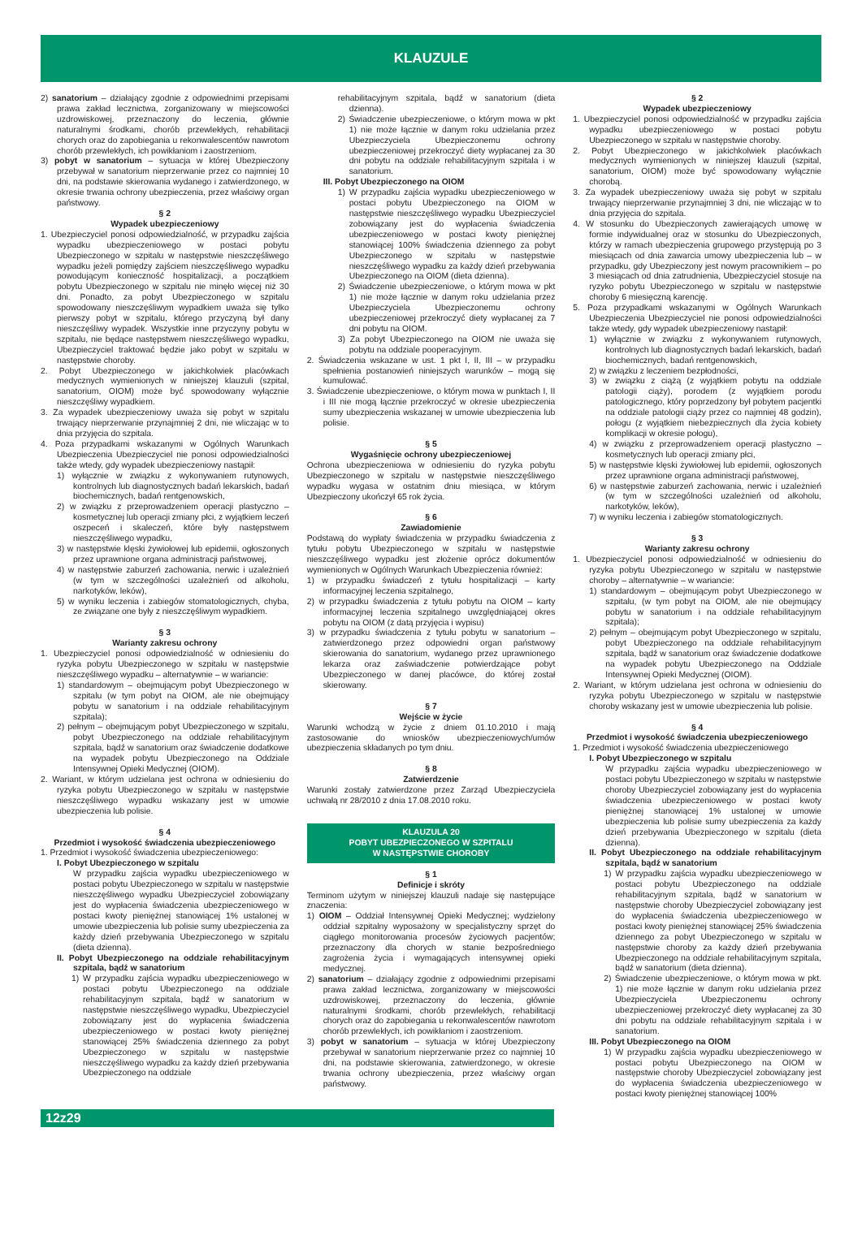KLAUZULE
2) sanatorium – działający zgodnie z odpowiednimi przepisami prawa zakład lecznictwa, zorganizowany w miejscowości uzdrowiskowej, przeznaczony do leczenia, głównie naturalnymi środkami, chorób przewlekłych, rehabilitacji chorych oraz do zapobiegania u rekonwalescentów nawrotom chorób przewlekłych, ich powikłaniom i zaostrzeniom.
3) pobyt w sanatorium – sytuacja w której Ubezpieczony przebywał w sanatorium nieprzerwanie przez co najmniej 10 dni, na podstawie skierowania wydanego i zatwierdzonego, w okresie trwania ochrony ubezpieczenia, przez właściwy organ państwowy.
§ 2
Wypadek ubezpieczeniowy
1. Ubezpieczyciel ponosi odpowiedzialność, w przypadku zajścia wypadku ubezpieczeniowego w postaci pobytu Ubezpieczonego w szpitalu w następstwie nieszczęśliwego wypadku jeżeli pomiędzy zajściem nieszczęśliwego wypadku powodującym konieczność hospitalizacji, a początkiem pobytu Ubezpieczonego w szpitalu nie minęło więcej niż 30 dni. Ponadto, za pobyt Ubezpieczonego w szpitalu spowodowany nieszczęśliwym wypadkiem uważa się tylko pierwszy pobyt w szpitalu, którego przyczyną był dany nieszczęśliwy wypadek. Wszystkie inne przyczyny pobytu w szpitalu, nie będące następstwem nieszczęśliwego wypadku, Ubezpieczyciel traktować będzie jako pobyt w szpitalu w następstwie choroby.
2. Pobyt Ubezpieczonego w jakichkolwiek placówkach medycznych wymienionych w niniejszej klauzuli (szpital, sanatorium, OIOM) może być spowodowany wyłącznie nieszczęśliwy wypadkiem.
3. Za wypadek ubezpieczeniowy uważa się pobyt w szpitalu trwający nieprzerwanie przynajmniej 2 dni, nie wliczając w to dnia przyjęcia do szpitala.
4. Poza przypadkami wskazanymi w Ogólnych Warunkach Ubezpieczenia Ubezpieczyciel nie ponosi odpowiedzialności także wtedy, gdy wypadek ubezpieczeniowy nastąpił:
1) wyłącznie w związku z wykonywaniem rutynowych, kontrolnych lub diagnostycznych badań lekarskich, badań biochemicznych, badań rentgenowskich,
2) w związku z przeprowadzeniem operacji plastyczno – kosmetycznej lub operacji zmiany płci, z wyjątkiem leczeń oszpeceń i skaleczeń, które były następstwem nieszczęśliwego wypadku,
3) w następstwie klęski żywiołowej lub epidemii, ogłoszonych przez uprawnione organa administracji państwowej,
4) w następstwie zaburzeń zachowania, nerwic i uzależnień (w tym w szczególności uzależnień od alkoholu, narkotyków, leków),
5) w wyniku leczenia i zabiegów stomatologicznych, chyba, ze związane one były z nieszczęśliwym wypadkiem.
§ 3
Warianty zakresu ochrony
1. Ubezpieczyciel ponosi odpowiedzialność w odniesieniu do ryzyka pobytu Ubezpieczonego w szpitalu w następstwie nieszczęśliwego wypadku – alternatywnie – w wariancie:
1) standardowym – obejmującym pobyt Ubezpieczonego w szpitalu (w tym pobyt na OIOM, ale nie obejmujący pobytu w sanatorium i na oddziale rehabilitacyjnym szpitala);
2) pełnym – obejmującym pobyt Ubezpieczonego w szpitalu, pobyt Ubezpieczonego na oddziale rehabilitacyjnym szpitala, bądź w sanatorium oraz świadczenie dodatkowe na wypadek pobytu Ubezpieczonego na Oddziale Intensywnej Opieki Medycznej (OIOM).
2. Wariant, w którym udzielana jest ochrona w odniesieniu do ryzyka pobytu Ubezpieczonego w szpitalu w następstwie nieszczęśliwego wypadku wskazany jest w umowie ubezpieczenia lub polisie.
§ 4
Przedmiot i wysokość świadczenia ubezpieczeniowego
1. Przedmiot i wysokość świadczenia ubezpieczeniowego:
I. Pobyt Ubezpieczonego w szpitalu
W przypadku zajścia wypadku ubezpieczeniowego w postaci pobytu Ubezpieczonego w szpitalu w następstwie nieszczęśliwego wypadku Ubezpieczyciel zobowiązany jest do wypłacenia świadczenia ubezpieczeniowego w postaci kwoty pieniężnej stanowiącej 1% ustalonej w umowie ubezpieczenia lub polisie sumy ubezpieczenia za każdy dzień przebywania Ubezpieczonego w szpitalu (dieta dzienna).
II. Pobyt Ubezpieczonego na oddziale rehabilitacyjnym szpitala, bądź w sanatorium
1) W przypadku zajścia wypadku ubezpieczeniowego w postaci pobytu Ubezpieczonego na oddziale rehabilitacyjnym szpitala, bądź w sanatorium w następstwie nieszczęśliwego wypadku, Ubezpieczyciel zobowiązany jest do wypłacenia świadczenia ubezpieczeniowego w postaci kwoty pieniężnej stanowiącej 25% świadczenia dziennego za pobyt Ubezpieczonego w szpitalu w następstwie nieszczęśliwego wypadku za każdy dzień przebywania Ubezpieczonego na oddziale
rehabilitacyjnym szpitala, bądź w sanatorium (dieta dzienna).
2) Świadczenie ubezpieczeniowe, o którym mowa w pkt 1) nie może łącznie w danym roku udzielania przez Ubezpieczyciela Ubezpieczonemu ochrony ubezpieczeniowej przekroczyć diety wypłacanej za 30 dni pobytu na oddziale rehabilitacyjnym szpitala i w sanatorium.
III. Pobyt Ubezpieczonego na OIOM
1) W przypadku zajścia wypadku ubezpieczeniowego w postaci pobytu Ubezpieczonego na OIOM w następstwie nieszczęśliwego wypadku Ubezpieczyciel zobowiązany jest do wypłacenia świadczenia ubezpieczeniowego w postaci kwoty pieniężnej stanowiącej 100% świadczenia dziennego za pobyt Ubezpieczonego w szpitalu w następstwie nieszczęśliwego wypadku za każdy dzień przebywania Ubezpieczonego na OIOM (dieta dzienna).
2) Świadczenie ubezpieczeniowe, o którym mowa w pkt 1) nie może łącznie w danym roku udzielania przez Ubezpieczyciela Ubezpieczonemu ochrony ubezpieczeniowej przekroczyć diety wypłacanej za 7 dni pobytu na OIOM.
3) Za pobyt Ubezpieczonego na OIOM nie uważa się pobytu na oddziale pooperacyjnym.
2. Świadczenia wskazane w ust. 1 pkt I, II, III – w przypadku spełnienia postanowień niniejszych warunków – mogą się kumulować.
3. Świadczenie ubezpieczeniowe, o którym mowa w punktach I, II i III nie mogą łącznie przekroczyć w okresie ubezpieczenia sumy ubezpieczenia wskazanej w umowie ubezpieczenia lub polisie.
§ 5
Wygaśnięcie ochrony ubezpieczeniowej
Ochrona ubezpieczeniowa w odniesieniu do ryzyka pobytu Ubezpieczonego w szpitalu w następstwie nieszczęśliwego wypadku wygasa w ostatnim dniu miesiąca, w którym Ubezpieczony ukończył 65 rok życia.
§ 6
Zawiadomienie
Podstawą do wypłaty świadczenia w przypadku świadczenia z tytułu pobytu Ubezpieczonego w szpitalu w następstwie nieszczęśliwego wypadku jest złożenie oprócz dokumentów wymienionych w Ogólnych Warunkach Ubezpieczenia również:
1) w przypadku świadczeń z tytułu hospitalizacji – karty informacyjnej leczenia szpitalnego,
2) w przypadku świadczenia z tytułu pobytu na OIOM – karty informacyjnej leczenia szpitalnego uwzględniającej okres pobytu na OIOM (z datą przyjęcia i wypisu)
3) w przypadku świadczenia z tytułu pobytu w sanatorium – zatwierdzonego przez odpowiedni organ państwowy skierowania do sanatorium, wydanego przez uprawnionego lekarza oraz zaświadczenie potwierdzające pobyt Ubezpieczonego w danej placówce, do której został skierowany.
§ 7
Wejście w życie
Warunki wchodzą w życie z dniem 01.10.2010 i mają zastosowanie do wniosków ubezpieczeniowych/umów ubezpieczenia składanych po tym dniu.
§ 8
Zatwierdzenie
Warunki zostały zatwierdzone przez Zarząd Ubezpieczyciela uchwałą nr 28/2010 z dnia 17.08.2010 roku.
KLAUZULA 20
POBYT UBEZPIECZONEGO W SZPITALU
W NASTĘPSTWIE CHOROBY
§ 1
Definicje i skróty
Terminom użytym w niniejszej klauzuli nadaje się następujące znaczenia:
1) OIOM – Oddział Intensywnej Opieki Medycznej; wydzielony oddział szpitalny wyposażony w specjalistyczny sprzęt do ciągłego monitorowania procesów życiowych pacjentów; przeznaczony dla chorych w stanie bezpośredniego zagrożenia życia i wymagających intensywnej opieki medycznej.
2) sanatorium – działający zgodnie z odpowiednimi przepisami prawa zakład lecznictwa, zorganizowany w miejscowości uzdrowiskowej, przeznaczony do leczenia, głównie naturalnymi środkami, chorób przewlekłych, rehabilitacji chorych oraz do zapobiegania u rekonwalescentów nawrotom chorób przewlekłych, ich powikłaniom i zaostrzeniom.
3) pobyt w sanatorium – sytuacja w której Ubezpieczony przebywał w sanatorium nieprzerwanie przez co najmniej 10 dni, na podstawie skierowania, zatwierdzonego, w okresie trwania ochrony ubezpieczenia, przez właściwy organ państwowy.
§ 2
Wypadek ubezpieczeniowy
1. Ubezpieczyciel ponosi odpowiedzialność w przypadku zajścia wypadku ubezpieczeniowego w postaci pobytu Ubezpieczonego w szpitalu w następstwie choroby.
2. Pobyt Ubezpieczonego w jakichkolwiek placówkach medycznych wymienionych w niniejszej klauzuli (szpital, sanatorium, OIOM) może być spowodowany wyłącznie chorobą.
3. Za wypadek ubezpieczeniowy uważa się pobyt w szpitalu trwający nieprzerwanie przynajmniej 3 dni, nie wliczając w to dnia przyjęcia do szpitala.
4. W stosunku do Ubezpieczonych zawierających umowę w formie indywidualnej oraz w stosunku do Ubezpieczonych, którzy w ramach ubezpieczenia grupowego przystępują po 3 miesiącach od dnia zawarcia umowy ubezpieczenia lub – w przypadku, gdy Ubezpieczony jest nowym pracownikiem – po 3 miesiącach od dnia zatrudnienia, Ubezpieczyciel stosuje na ryzyko pobytu Ubezpieczonego w szpitalu w następstwie choroby 6 miesięczną karencję.
5. Poza przypadkami wskazanymi w Ogólnych Warunkach Ubezpieczenia Ubezpieczyciel nie ponosi odpowiedzialności także wtedy, gdy wypadek ubezpieczeniowy nastąpił:
1) wyłącznie w związku z wykonywaniem rutynowych, kontrolnych lub diagnostycznych badań lekarskich, badań biochemicznych, badań rentgenowskich,
2) w związku z leczeniem bezpłodności,
3) w związku z ciążą (z wyjątkiem pobytu na oddziale patologii ciąży), porodem (z wyjątkiem porodu patologicznego, który poprzedzony był pobytem pacjentki na oddziale patologii ciąży przez co najmniej 48 godzin), połogu (z wyjątkiem niebezpiecznych dla życia kobiety komplikacji w okresie połogu),
4) w związku z przeprowadzeniem operacji plastyczno – kosmetycznych lub operacji zmiany płci,
5) w następstwie klęski żywiołowej lub epidemii, ogłoszonych przez uprawnione organa administracji państwowej,
6) w następstwie zaburzeń zachowania, nerwic i uzależnień (w tym w szczególności uzależnień od alkoholu, narkotyków, leków),
7) w wyniku leczenia i zabiegów stomatologicznych.
§ 3
Warianty zakresu ochrony
1. Ubezpieczyciel ponosi odpowiedzialność w odniesieniu do ryzyka pobytu Ubezpieczonego w szpitalu w następstwie choroby – alternatywnie – w wariancie:
1) standardowym – obejmującym pobyt Ubezpieczonego w szpitalu, (w tym pobyt na OIOM, ale nie obejmujący pobytu w sanatorium i na oddziale rehabilitacyjnym szpitala);
2) pełnym – obejmującym pobyt Ubezpieczonego w szpitalu, pobyt Ubezpieczonego na oddziale rehabilitacyjnym szpitala, bądź w sanatorium oraz świadczenie dodatkowe na wypadek pobytu Ubezpieczonego na Oddziale Intensywnej Opieki Medycznej (OIOM).
2. Wariant, w którym udzielana jest ochrona w odniesieniu do ryzyka pobytu Ubezpieczonego w szpitalu w następstwie choroby wskazany jest w umowie ubezpieczenia lub polisie.
§ 4
Przedmiot i wysokość świadczenia ubezpieczeniowego
1. Przedmiot i wysokość świadczenia ubezpieczeniowego
I. Pobyt Ubezpieczonego w szpitalu
W przypadku zajścia wypadku ubezpieczeniowego w postaci pobytu Ubezpieczonego w szpitalu w następstwie choroby Ubezpieczyciel zobowiązany jest do wypłacenia świadczenia ubezpieczeniowego w postaci kwoty pieniężnej stanowiącej 1% ustalonej w umowie ubezpieczenia lub polisie sumy ubezpieczenia za każdy dzień przebywania Ubezpieczonego w szpitalu (dieta dzienna).
II. Pobyt Ubezpieczonego na oddziale rehabilitacyjnym szpitala, bądź w sanatorium
1) W przypadku zajścia wypadku ubezpieczeniowego w postaci pobytu Ubezpieczonego na oddziale rehabilitacyjnym szpitala, bądź w sanatorium w następstwie choroby Ubezpieczyciel zobowiązany jest do wypłacenia świadczenia ubezpieczeniowego w postaci kwoty pieniężnej stanowiącej 25% świadczenia dziennego za pobyt Ubezpieczonego w szpitalu w następstwie choroby za każdy dzień przebywania Ubezpieczonego na oddziale rehabilitacyjnym szpitala, bądź w sanatorium (dieta dzienna).
2) Świadczenie ubezpieczeniowe, o którym mowa w pkt. 1) nie może łącznie w danym roku udzielania przez Ubezpieczyciela Ubezpieczonemu ochrony ubezpieczeniowej przekroczyć diety wypłacanej za 30 dni pobytu na oddziale rehabilitacyjnym szpitala i w sanatorium.
III. Pobyt Ubezpieczonego na OIOM
1) W przypadku zajścia wypadku ubezpieczeniowego w postaci pobytu Ubezpieczonego na OIOM w następstwie choroby Ubezpieczyciel zobowiązany jest do wypłacenia świadczenia ubezpieczeniowego w postaci kwoty pieniężnej stanowiącej 100%
12z29